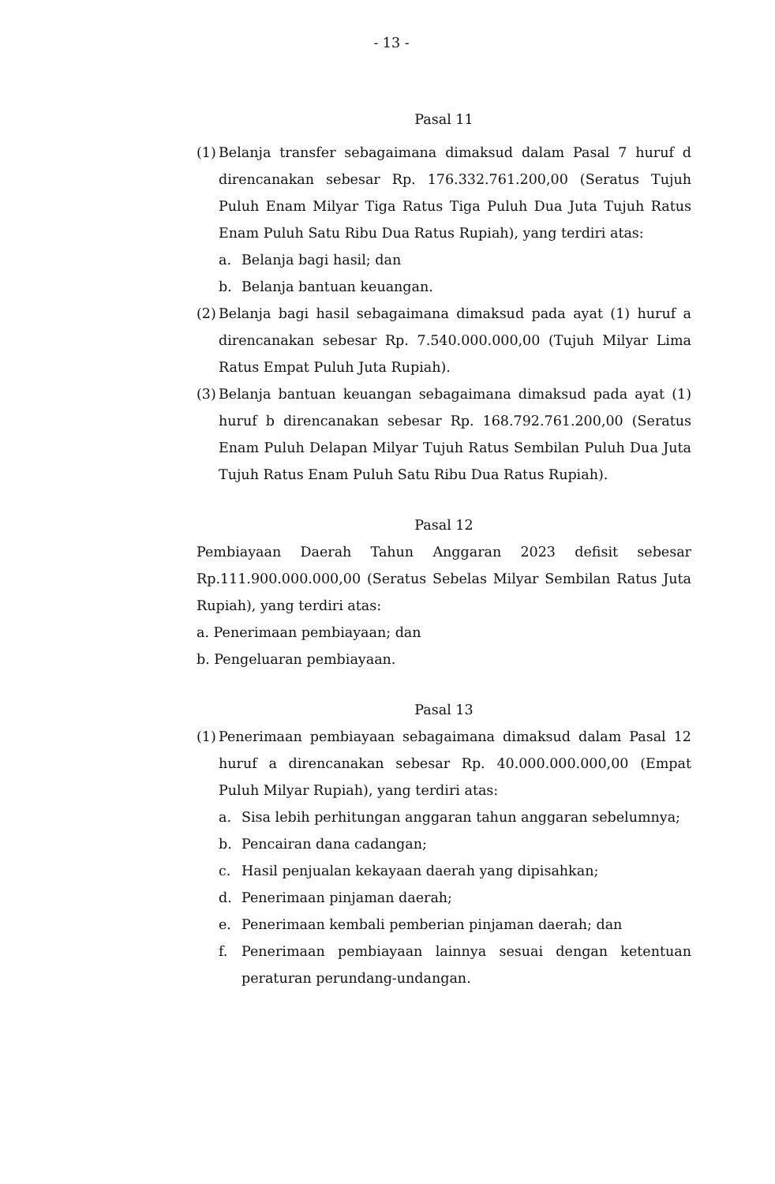- 13 -
Pasal 11
(1)
Belanja transfer sebagaimana dimaksud dalam Pasal 7 huruf d direncanakan sebesar Rp. 176.332.761.200,00 (Seratus Tujuh Puluh Enam Milyar Tiga Ratus Tiga Puluh Dua Juta Tujuh Ratus Enam Puluh Satu Ribu Dua Ratus Rupiah), yang terdiri atas:
a. Belanja bagi hasil; dan
b. Belanja bantuan keuangan.
(2)
Belanja bagi hasil sebagaimana dimaksud pada ayat (1) huruf a direncanakan sebesar Rp. 7.540.000.000,00 (Tujuh Milyar Lima Ratus Empat Puluh Juta Rupiah).
(3)
Belanja bantuan keuangan sebagaimana dimaksud pada ayat (1) huruf b direncanakan sebesar Rp. 168.792.761.200,00 (Seratus Enam Puluh Delapan Milyar Tujuh Ratus Sembilan Puluh Dua Juta Tujuh Ratus Enam Puluh Satu Ribu Dua Ratus Rupiah).
Pasal 12
Pembiayaan Daerah Tahun Anggaran 2023 defisit sebesar Rp.111.900.000.000,00 (Seratus Sebelas Milyar Sembilan Ratus Juta Rupiah), yang terdiri atas:
a. Penerimaan pembiayaan; dan
b. Pengeluaran pembiayaan.
Pasal 13
(1)
Penerimaan pembiayaan sebagaimana dimaksud dalam Pasal 12 huruf a direncanakan sebesar Rp. 40.000.000.000,00 (Empat Puluh Milyar Rupiah), yang terdiri atas:
a. Sisa lebih perhitungan anggaran tahun anggaran sebelumnya;
b. Pencairan dana cadangan;
c. Hasil penjualan kekayaan daerah yang dipisahkan;
d. Penerimaan pinjaman daerah;
e. Penerimaan kembali pemberian pinjaman daerah; dan
f. Penerimaan pembiayaan lainnya sesuai dengan ketentuan peraturan perundang-undangan.